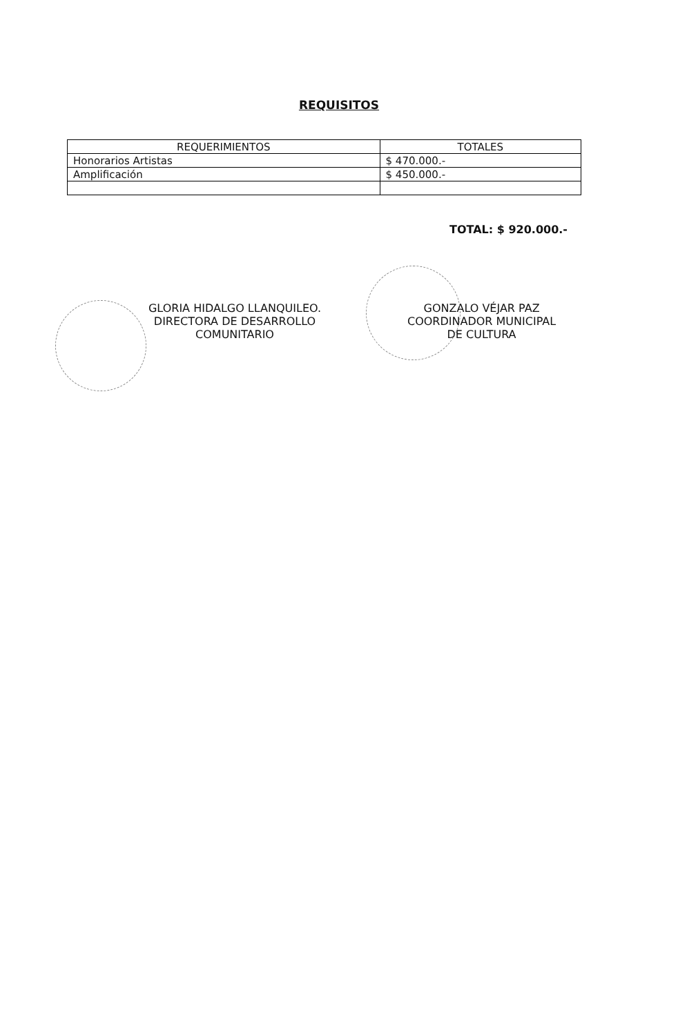REQUISITOS
| REQUERIMIENTOS | TOTALES |
| --- | --- |
| Honorarios Artistas | $ 470.000.- |
| Amplificación | $ 450.000.- |
TOTAL: $ 920.000.-
GLORIA HIDALGO LLANQUILEO.
DIRECTORA DE DESARROLLO
COMUNITARIO
GONZALO VÉJAR PAZ
COORDINADOR MUNICIPAL
DE CULTURA